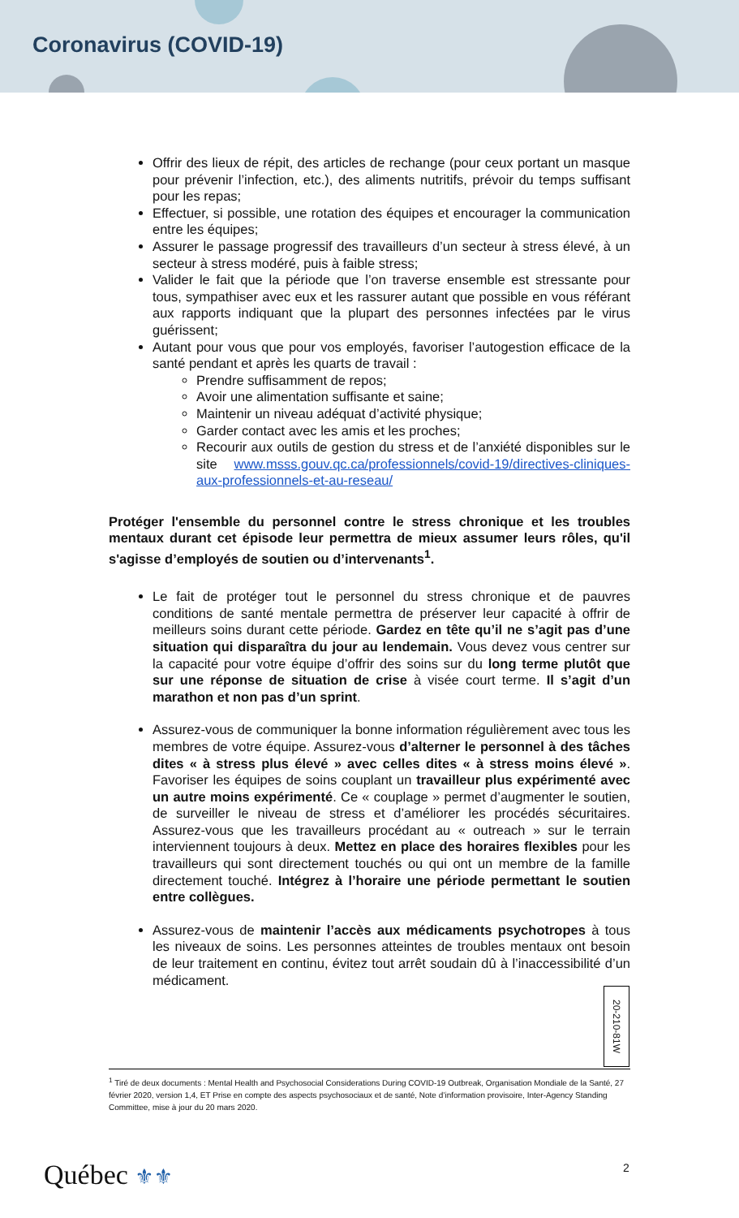Coronavirus (COVID-19)
Offrir des lieux de répit, des articles de rechange (pour ceux portant un masque pour prévenir l’infection, etc.), des aliments nutritifs, prévoir du temps suffisant pour les repas;
Effectuer, si possible, une rotation des équipes et encourager la communication entre les équipes;
Assurer le passage progressif des travailleurs d’un secteur à stress élevé, à un secteur à stress modéré, puis à faible stress;
Valider le fait que la période que l’on traverse ensemble est stressante pour tous, sympathiser avec eux et les rassurer autant que possible en vous référant aux rapports indiquant que la plupart des personnes infectées par le virus guérissent;
Autant pour vous que pour vos employés, favoriser l’autogestion efficace de la santé pendant et après les quarts de travail :
Prendre suffisamment de repos;
Avoir une alimentation suffisante et saine;
Maintenir un niveau adéquat d’activité physique;
Garder contact avec les amis et les proches;
Recourir aux outils de gestion du stress et de l’anxiété disponibles sur le site www.msss.gouv.qc.ca/professionnels/covid-19/directives-cliniques-aux-professionnels-et-au-reseau/
Protéger l'ensemble du personnel contre le stress chronique et les troubles mentaux durant cet épisode leur permettra de mieux assumer leurs rôles, qu'il s'agisse d’employés de soutien ou d’intervenants<sup>1</sup>.
Le fait de protéger tout le personnel du stress chronique et de pauvres conditions de santé mentale permettra de préserver leur capacité à offrir de meilleurs soins durant cette période. Gardez en tête qu’il ne s’agit pas d’une situation qui disparaîtra du jour au lendemain. Vous devez vous centrer sur la capacité pour votre équipe d’offrir des soins sur du long terme plutôt que sur une réponse de situation de crise à visée court terme. Il s’agit d’un marathon et non pas d’un sprint.
Assurez-vous de communiquer la bonne information régulièrement avec tous les membres de votre équipe. Assurez-vous d’alterner le personnel à des tâches dites « à stress plus élevé » avec celles dites « à stress moins élevé ». Favoriser les équipes de soins couplant un travailleur plus expérimenté avec un autre moins expérimenté. Ce « couplage » permet d’augmenter le soutien, de surveiller le niveau de stress et d’améliorer les procédés sécuritaires. Assurez-vous que les travailleurs procédant au « outreach » sur le terrain interviennent toujours à deux. Mettez en place des horaires flexibles pour les travailleurs qui sont directement touchés ou qui ont un membre de la famille directement touché. Intégrez à l’horaire une période permettant le soutien entre collègues.
Assurez-vous de maintenir l’accès aux médicaments psychotropes à tous les niveaux de soins. Les personnes atteintes de troubles mentaux ont besoin de leur traitement en continu, évitez tout arrêt soudain dû à l’inaccessibilité d’un médicament.
20-210-81W
<sup>1</sup> Tiré de deux documents : Mental Health and Psychosocial Considerations During COVID-19 Outbreak, Organisation Mondiale de la Santé, 27 février 2020, version 1,4, ET Prise en compte des aspects psychosociaux et de santé, Note d’information provisoire, Inter-Agency Standing Committee, mise à jour du 20 mars 2020.
Québec ⚜⚜ 2